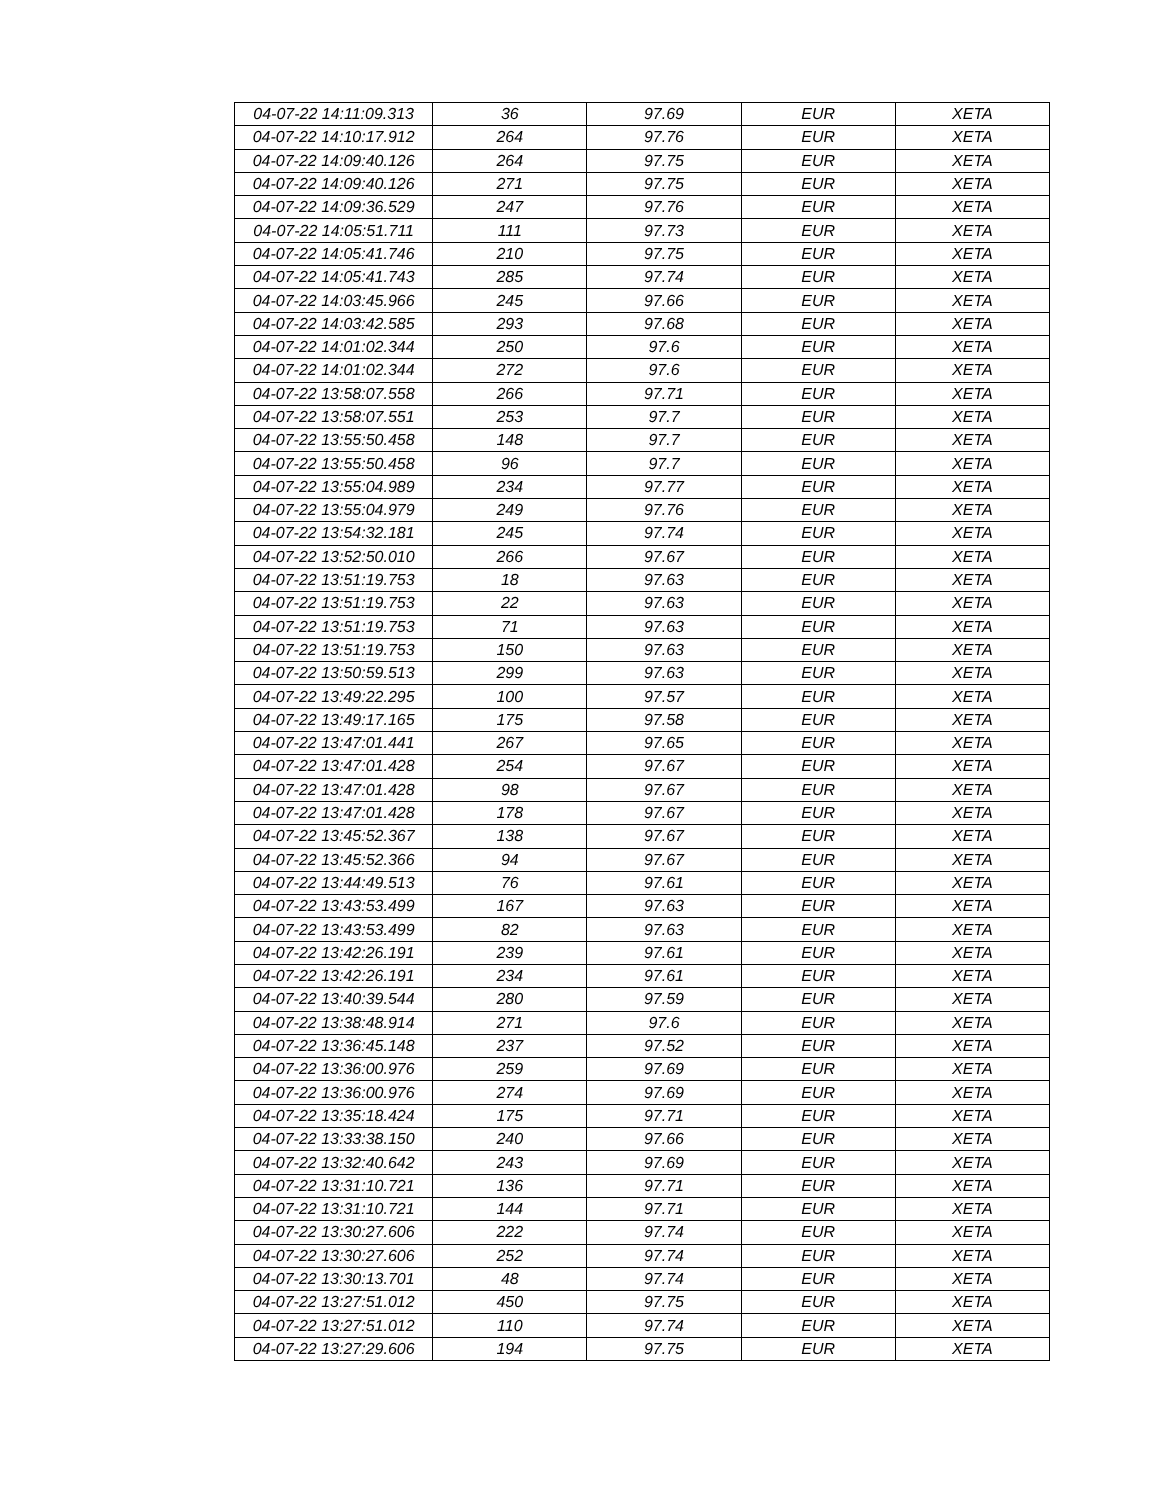| 04-07-22 14:11:09.313 | 36 | 97.69 | EUR | XETA |
| 04-07-22 14:10:17.912 | 264 | 97.76 | EUR | XETA |
| 04-07-22 14:09:40.126 | 264 | 97.75 | EUR | XETA |
| 04-07-22 14:09:40.126 | 271 | 97.75 | EUR | XETA |
| 04-07-22 14:09:36.529 | 247 | 97.76 | EUR | XETA |
| 04-07-22 14:05:51.711 | 111 | 97.73 | EUR | XETA |
| 04-07-22 14:05:41.746 | 210 | 97.75 | EUR | XETA |
| 04-07-22 14:05:41.743 | 285 | 97.74 | EUR | XETA |
| 04-07-22 14:03:45.966 | 245 | 97.66 | EUR | XETA |
| 04-07-22 14:03:42.585 | 293 | 97.68 | EUR | XETA |
| 04-07-22 14:01:02.344 | 250 | 97.6 | EUR | XETA |
| 04-07-22 14:01:02.344 | 272 | 97.6 | EUR | XETA |
| 04-07-22 13:58:07.558 | 266 | 97.71 | EUR | XETA |
| 04-07-22 13:58:07.551 | 253 | 97.7 | EUR | XETA |
| 04-07-22 13:55:50.458 | 148 | 97.7 | EUR | XETA |
| 04-07-22 13:55:50.458 | 96 | 97.7 | EUR | XETA |
| 04-07-22 13:55:04.989 | 234 | 97.77 | EUR | XETA |
| 04-07-22 13:55:04.979 | 249 | 97.76 | EUR | XETA |
| 04-07-22 13:54:32.181 | 245 | 97.74 | EUR | XETA |
| 04-07-22 13:52:50.010 | 266 | 97.67 | EUR | XETA |
| 04-07-22 13:51:19.753 | 18 | 97.63 | EUR | XETA |
| 04-07-22 13:51:19.753 | 22 | 97.63 | EUR | XETA |
| 04-07-22 13:51:19.753 | 71 | 97.63 | EUR | XETA |
| 04-07-22 13:51:19.753 | 150 | 97.63 | EUR | XETA |
| 04-07-22 13:50:59.513 | 299 | 97.63 | EUR | XETA |
| 04-07-22 13:49:22.295 | 100 | 97.57 | EUR | XETA |
| 04-07-22 13:49:17.165 | 175 | 97.58 | EUR | XETA |
| 04-07-22 13:47:01.441 | 267 | 97.65 | EUR | XETA |
| 04-07-22 13:47:01.428 | 254 | 97.67 | EUR | XETA |
| 04-07-22 13:47:01.428 | 98 | 97.67 | EUR | XETA |
| 04-07-22 13:47:01.428 | 178 | 97.67 | EUR | XETA |
| 04-07-22 13:45:52.367 | 138 | 97.67 | EUR | XETA |
| 04-07-22 13:45:52.366 | 94 | 97.67 | EUR | XETA |
| 04-07-22 13:44:49.513 | 76 | 97.61 | EUR | XETA |
| 04-07-22 13:43:53.499 | 167 | 97.63 | EUR | XETA |
| 04-07-22 13:43:53.499 | 82 | 97.63 | EUR | XETA |
| 04-07-22 13:42:26.191 | 239 | 97.61 | EUR | XETA |
| 04-07-22 13:42:26.191 | 234 | 97.61 | EUR | XETA |
| 04-07-22 13:40:39.544 | 280 | 97.59 | EUR | XETA |
| 04-07-22 13:38:48.914 | 271 | 97.6 | EUR | XETA |
| 04-07-22 13:36:45.148 | 237 | 97.52 | EUR | XETA |
| 04-07-22 13:36:00.976 | 259 | 97.69 | EUR | XETA |
| 04-07-22 13:36:00.976 | 274 | 97.69 | EUR | XETA |
| 04-07-22 13:35:18.424 | 175 | 97.71 | EUR | XETA |
| 04-07-22 13:33:38.150 | 240 | 97.66 | EUR | XETA |
| 04-07-22 13:32:40.642 | 243 | 97.69 | EUR | XETA |
| 04-07-22 13:31:10.721 | 136 | 97.71 | EUR | XETA |
| 04-07-22 13:31:10.721 | 144 | 97.71 | EUR | XETA |
| 04-07-22 13:30:27.606 | 222 | 97.74 | EUR | XETA |
| 04-07-22 13:30:27.606 | 252 | 97.74 | EUR | XETA |
| 04-07-22 13:30:13.701 | 48 | 97.74 | EUR | XETA |
| 04-07-22 13:27:51.012 | 450 | 97.75 | EUR | XETA |
| 04-07-22 13:27:51.012 | 110 | 97.74 | EUR | XETA |
| 04-07-22 13:27:29.606 | 194 | 97.75 | EUR | XETA |